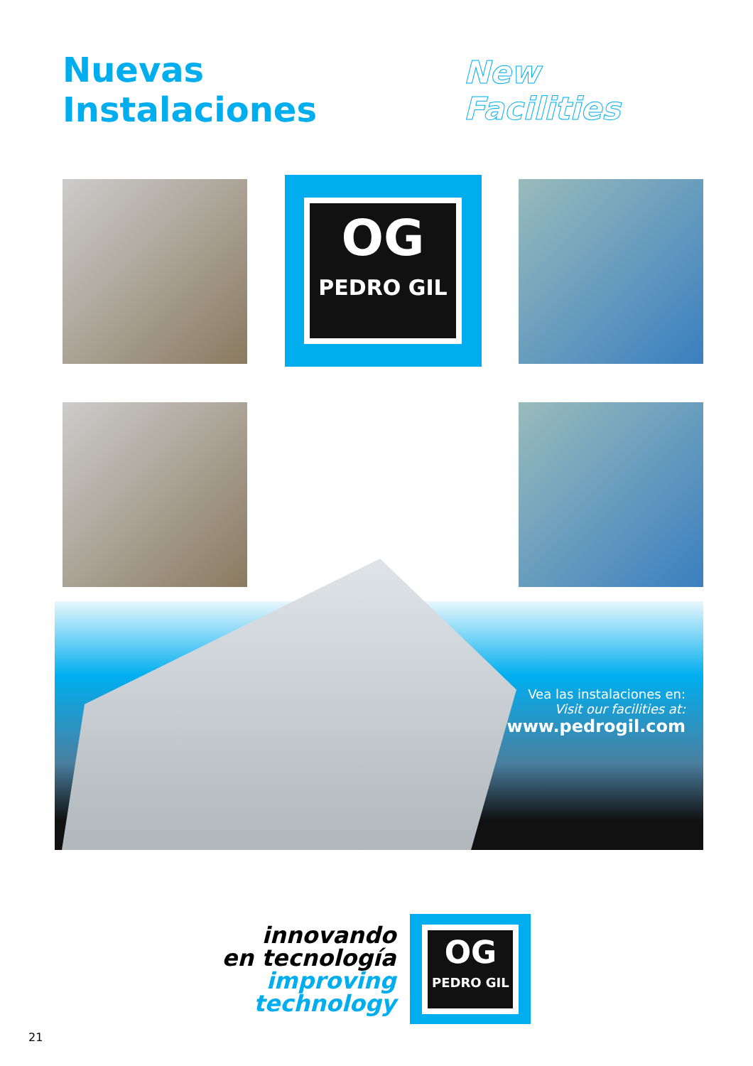Nuevas Instalaciones
New Facilities
OG
PEDRO GIL
Vea las instalaciones en:
Visit our facilities at:
www.pedrogil.com
innovando
en tecnología
improving
technology
OG
PEDRO GIL
21